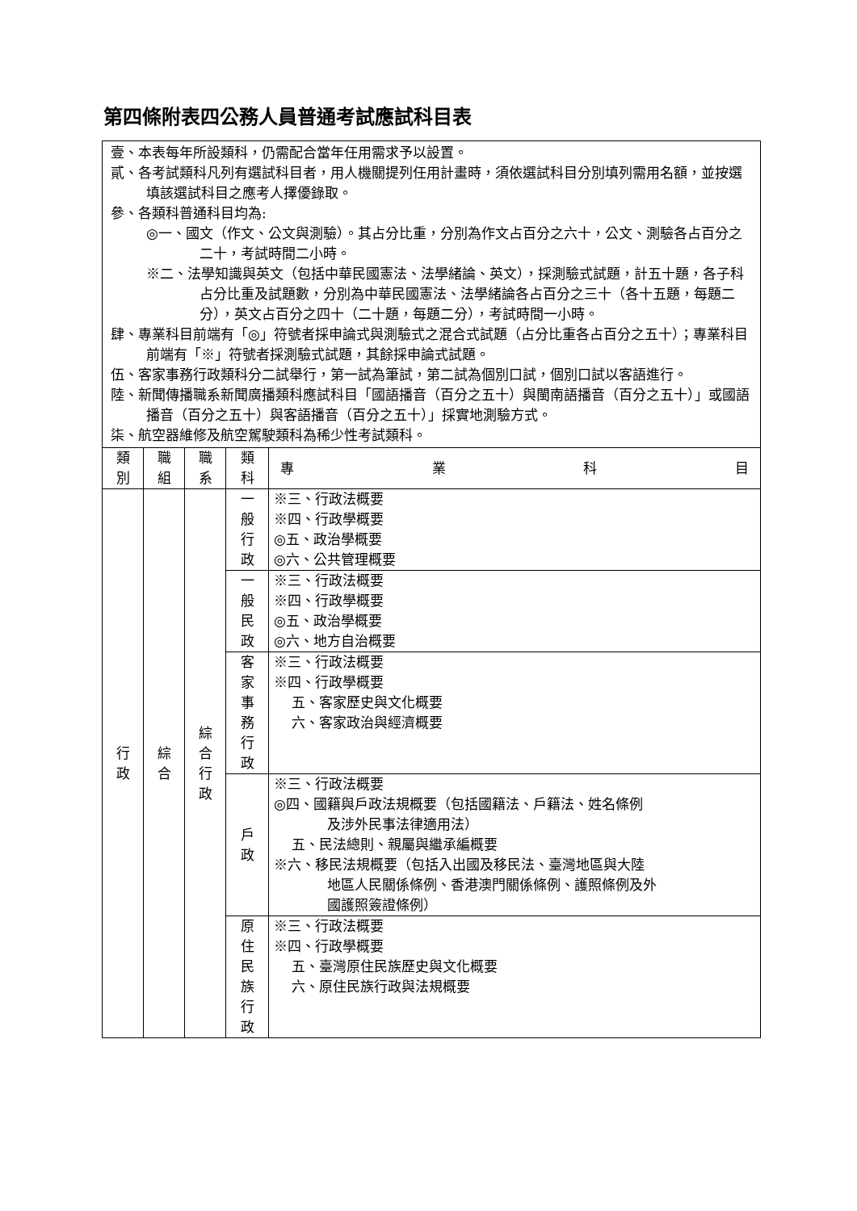第四條附表四公務人員普通考試應試科目表
| 壹、本表每年所設類科，仍需配合當年任用需求予以設置。 貳、各考試類科凡列有選試科目者，用人機關提列任用計畫時，須依選試科目分別填列需用名額，並按選填該選試科目之應考人擇優錄取。 參、各類科普通科目均為: ◎一、國文（作文、公文與測驗）。其占分比重，分別為作文占百分之六十，公文、測驗各占百分之二十，考試時間二小時。 ※二、法學知識與英文（包括中華民國憲法、法學緒論、英文），採測驗式試題，計五十題，各子科占分比重及試題數，分別為中華民國憲法、法學緒論各占百分之三十（各十五題，每題二分），英文占百分之四十（二十題，每題二分），考試時間一小時。 肆、專業科目前端有「◎」符號者採申論式與測驗式之混合式試題（占分比重各占百分之五十）；專業科目前端有「※」符號者採測驗式試題，其餘採申論式試題。 伍、客家事務行政類科分二試舉行，第一試為筆試，第二試為個別口試，個別口試以客語進行。 陸、新聞傳播職系新聞廣播類科應試科目「國語播音（百分之五十）與閩南語播音（百分之五十）」或國語播音（百分之五十）與客語播音（百分之五十）」採實地測驗方式。 柒、航空器維修及航空駕駛類科為稀少性考試類科。 | | | | |
| 類 別 | 職 組 | 職 系 | 類 科 | 專 業 科 目 |
| 行 政 | 綜 合 | 綜 合 行 政 | 一 般 行 政 | ※三、行政法概要 ※四、行政學概要 ◎五、政治學概要 ◎六、公共管理概要 |
| | | | 一 般 民 政 | ※三、行政法概要 ※四、行政學概要 ◎五、政治學概要 ◎六、地方自治概要 |
| | | | 客 家 事 務 行 政 | ※三、行政法概要 ※四、行政學概要 五、客家歷史與文化概要 六、客家政治與經濟概要 |
| | | | 戶 政 | ※三、行政法概要 ◎四、國籍與戶政法規概要（包括國籍法、戶籍法、姓名條例 及涉外民事法律適用法） 五、民法總則、親屬與繼承編概要 ※六、移民法規概要（包括入出國及移民法、臺灣地區與大陸 地區人民關係條例、香港澳門關係條例、護照條例及外 國護照簽證條例） |
| | | | 原 住 民 族 行 政 | ※三、行政法概要 ※四、行政學概要 五、臺灣原住民族歷史與文化概要 六、原住民族行政與法規概要 |